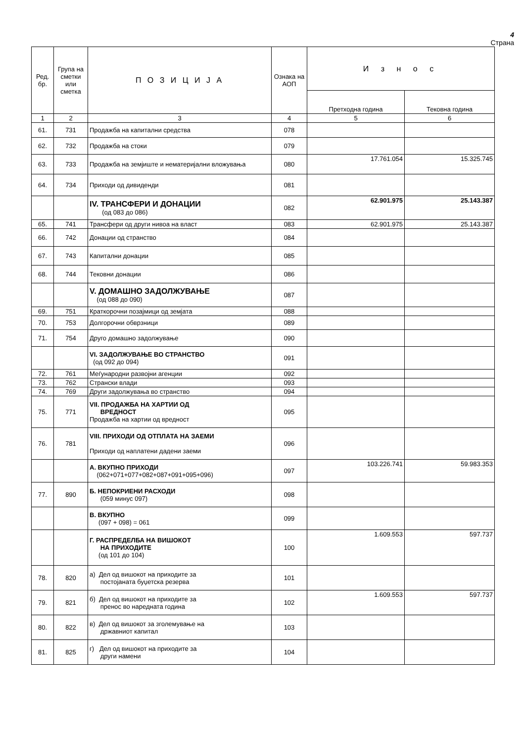4
Страна
| Ред. бр. | Група на сметки или сметка | П О З И Ц И Ј А | Ознака на АОП | И з н о с | |
| --- | --- | --- | --- | --- | --- |
| | | | | Претходна година | Тековна година |
| 1 | 2 | 3 | 4 | 5 | 6 |
| 61. | 731 | Продажба на капитални средства | 078 | | |
| 62. | 732 | Продажба на стоки | 079 | | |
| 63. | 733 | Продажба на земјиште и нематеријални вложувања | 080 | 17.761.054 | 15.325.745 |
| 64. | 734 | Приходи од дивиденди | 081 | | |
| | | IV. ТРАНСФЕРИ И ДОНАЦИИ (од 083 до 086) | 082 | 62.901.975 | 25.143.387 |
| 65. | 741 | Трансфери од други нивоа на власт | 083 | 62.901.975 | 25.143.387 |
| 66. | 742 | Донации од странство | 084 | | |
| 67. | 743 | Капитални донации | 085 | | |
| 68. | 744 | Тековни донации | 086 | | |
| | | V. ДОМАШНО ЗАДОЛЖУВАЊЕ (од 088 до 090) | 087 | | |
| 69. | 751 | Краткорочни позајмици од земјата | 088 | | |
| 70. | 753 | Долгорочни обврзници | 089 | | |
| 71. | 754 | Друго домашно задолжување | 090 | | |
| | | VI. ЗАДОЛЖУВАЊЕ ВО СТРАНСТВО (од 092 до 094) | 091 | | |
| 72. | 761 | Меѓународни развојни агенции | 092 | | |
| 73. | 762 | Странски влади | 093 | | |
| 74. | 769 | Други задолжувања во странство | 094 | | |
| 75. | 771 | VII. ПРОДАЖБА НА ХАРТИИ ОД ВРЕДНОСТ Продажба на хартии од вредност | 095 | | |
| 76. | 781 | VIII. ПРИХОДИ ОД ОТПЛАТА НА ЗАЕМИ Приходи од наплатени дадени заеми | 096 | | |
| | | А. ВКУПНО ПРИХОДИ (062+071+077+082+087+091+095+096) | 097 | 103.226.741 | 59.983.353 |
| 77. | 890 | Б. НЕПОКРИЕНИ РАСХОДИ (059 минус 097) | 098 | | |
| | | В. ВКУПНО (097 + 098) = 061 | 099 | | |
| | | Г. РАСПРЕДЕЛБА НА ВИШОКОТ НА ПРИХОДИТЕ (од 101 до 104) | 100 | 1.609.553 | 597.737 |
| 78. | 820 | а) Дел од вишокот на приходите за постојаната буџетска резерва | 101 | | |
| 79. | 821 | б) Дел од вишокот на приходите за пренос во наредната година | 102 | 1.609.553 | 597.737 |
| 80. | 822 | в) Дел од вишокот за зголемување на државниот капитал | 103 | | |
| 81. | 825 | г) Дел од вишокот на приходите за други намени | 104 | | |